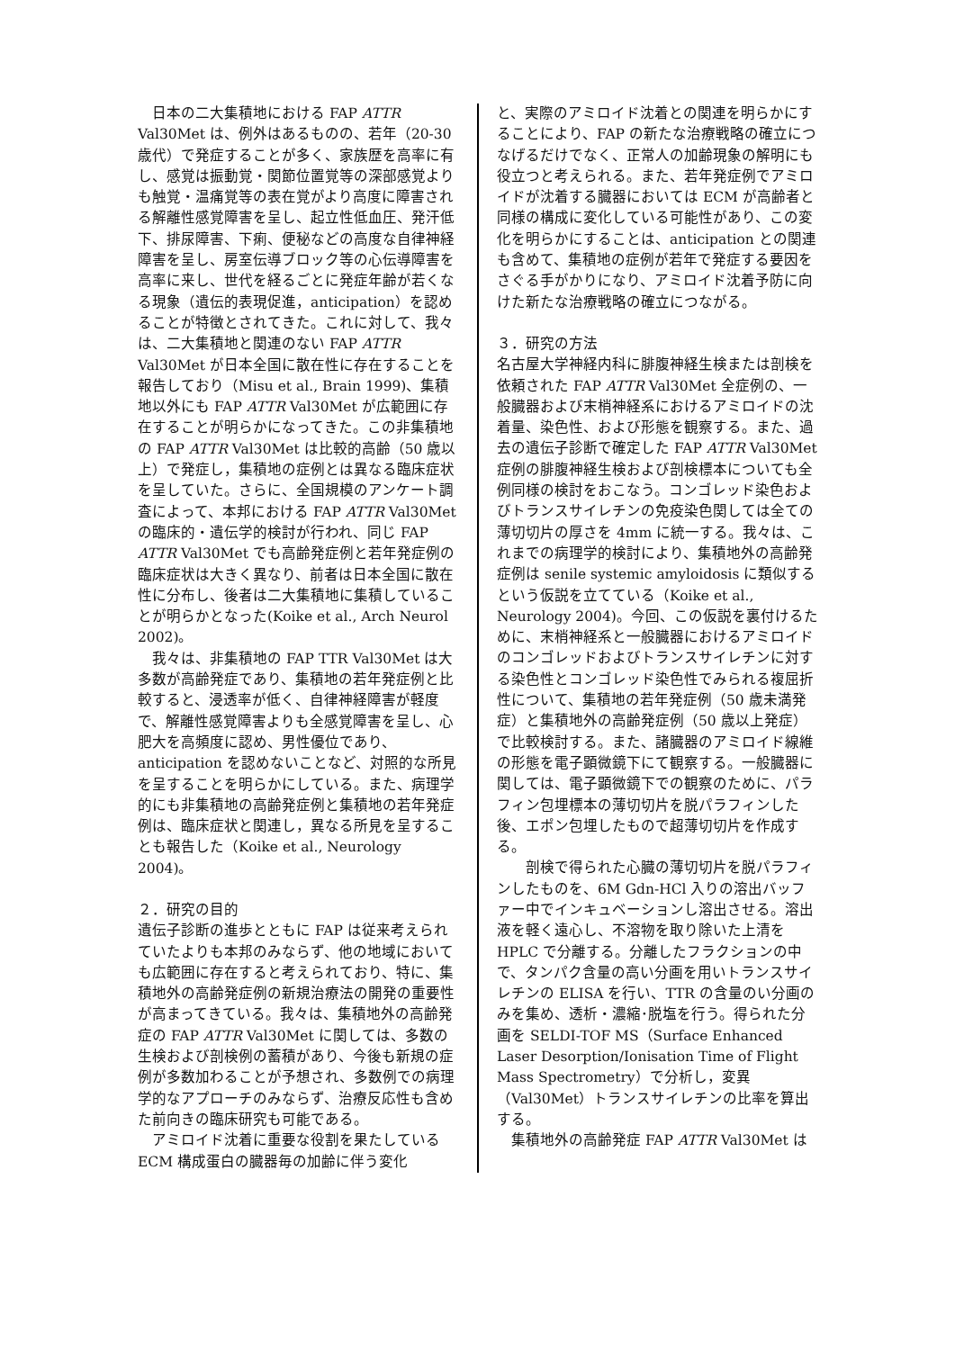日本の二大集積地における FAP ATTR Val30Met は、例外はあるものの、若年（20-30 歳代）で発症することが多く、家族歴を高率に有し、感覚は振動覚・関節位置覚等の深部感覚よりも触覚・温痛覚等の表在覚がより高度に障害される解離性感覚障害を呈し、起立性低血圧、発汗低下、排尿障害、下痢、便秘などの高度な自律神経障害を呈し、房室伝導ブロック等の心伝導障害を高率に来し、世代を経るごとに発症年齢が若くなる現象（遺伝的表現促進，anticipation）を認めることが特徴とされてきた。これに対して、我々は、二大集積地と関連のない FAP ATTR Val30Met が日本全国に散在性に存在することを報告しており（Misu et al., Brain 1999)、集積地以外にも FAP ATTR Val30Met が広範囲に存在することが明らかになってきた。この非集積地の FAP ATTR Val30Met は比較的高齢（50 歳以上）で発症し，集積地の症例とは異なる臨床症状を呈していた。さらに、全国規模のアンケート調査によって、本邦における FAP ATTR Val30Met の臨床的・遺伝学的検討が行われ、同じ FAP ATTR Val30Met でも高齢発症例と若年発症例の臨床症状は大きく異なり、前者は日本全国に散在性に分布し、後者は二大集積地に集積していることが明らかとなった(Koike et al., Arch Neurol 2002)。
　我々は、非集積地の FAP TTR Val30Met は大多数が高齢発症であり、集積地の若年発症例と比較すると、浸透率が低く、自律神経障害が軽度で、解離性感覚障害よりも全感覚障害を呈し、心肥大を高頻度に認め、男性優位であり、anticipation を認めないことなど、対照的な所見を呈することを明らかにしている。また、病理学的にも非集積地の高齢発症例と集積地の若年発症例は、臨床症状と関連し，異なる所見を呈することも報告した（Koike et al., Neurology 2004)。
２．研究の目的
遺伝子診断の進歩とともに FAP は従来考えられていたよりも本邦のみならず、他の地域においても広範囲に存在すると考えられており、特に、集積地外の高齢発症例の新規治療法の開発の重要性が高まってきている。我々は、集積地外の高齢発症の FAP ATTR Val30Met に関しては、多数の生検および剖検例の蓄積があり、今後も新規の症例が多数加わることが予想され、多数例での病理学的なアプローチのみならず、治療反応性も含めた前向きの臨床研究も可能である。
　アミロイド沈着に重要な役割を果たしている ECM 構成蛋白の臓器毎の加齢に伴う変化
と、実際のアミロイド沈着との関連を明らかにすることにより、FAP の新たな治療戦略の確立につなげるだけでなく、正常人の加齢現象の解明にも役立つと考えられる。また、若年発症例でアミロイドが沈着する臓器においては ECM が高齢者と同様の構成に変化している可能性があり、この変化を明らかにすることは、anticipation との関連も含めて、集積地の症例が若年で発症する要因をさぐる手がかりになり、アミロイド沈着予防に向けた新たな治療戦略の確立につながる。
３．研究の方法
名古屋大学神経内科に腓腹神経生検または剖検を依頼された FAP ATTR Val30Met 全症例の、一般臓器および末梢神経系におけるアミロイドの沈着量、染色性、および形態を観察する。また、過去の遺伝子診断で確定した FAP ATTR Val30Met 症例の腓腹神経生検および剖検標本についても全例同様の検討をおこなう。コンゴレッド染色およびトランスサイレチンの免疫染色関しては全ての薄切切片の厚さを 4mm に統一する。我々は、これまでの病理学的検討により、集積地外の高齢発症例は senile systemic amyloidosis に類似するという仮説を立てている（Koike et al., Neurology 2004)。今回、この仮説を裏付けるために、末梢神経系と一般臓器におけるアミロイドのコンゴレッドおよびトランスサイレチンに対する染色性とコンゴレッド染色性でみられる複屈折性について、集積地の若年発症例（50 歳未満発症）と集積地外の高齢発症例（50 歳以上発症）で比較検討する。また、諸臓器のアミロイド線維の形態を電子顕微鏡下にて観察する。一般臓器に関しては、電子顕微鏡下での観察のために、パラフィン包埋標本の薄切切片を脱パラフィンした後、エポン包埋したもので超薄切切片を作成する。
　　剖検で得られた心臓の薄切切片を脱パラフィンしたものを、6M Gdn-HCl 入りの溶出バッファー中でインキュベーションし溶出させる。溶出液を軽く遠心し、不溶物を取り除いた上清を HPLC で分離する。分離したフラクションの中で、タンパク含量の高い分画を用いトランスサイレチンの ELISA を行い、TTR の含量のい分画のみを集め、透析・濃縮･脱塩を行う。得られた分画を SELDI-TOF MS（Surface Enhanced Laser Desorption/Ionisation Time of Flight Mass Spectrometry）で分析し，変異（Val30Met）トランスサイレチンの比率を算出する。
　集積地外の高齢発症 FAP ATTR Val30Met は